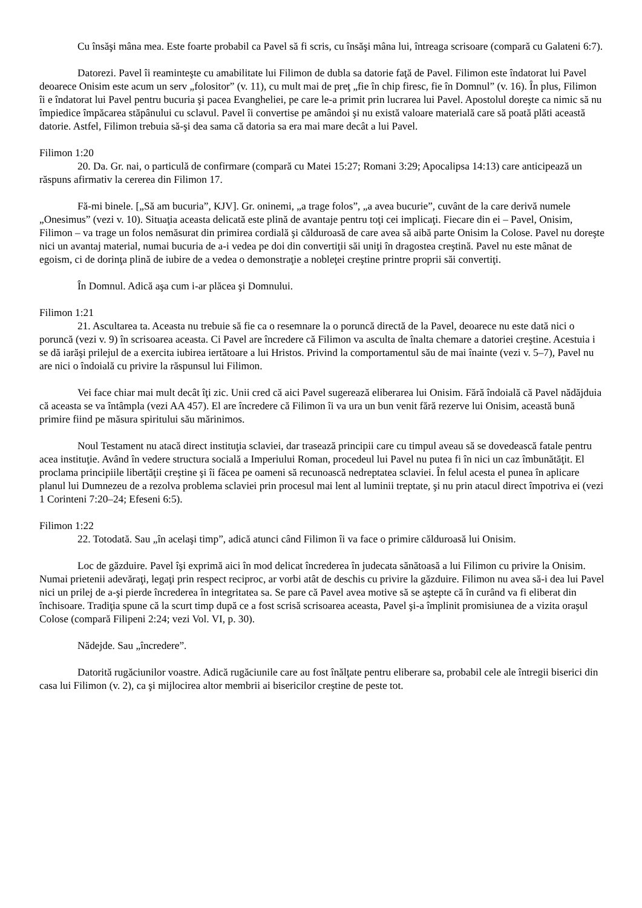Cu însăşi mâna mea. Este foarte probabil ca Pavel să fi scris, cu însăşi mâna lui, întreaga scrisoare (compară cu Galateni 6:7).
Datorezi. Pavel îi reaminteşte cu amabilitate lui Filimon de dubla sa datorie faţă de Pavel. Filimon este îndatorat lui Pavel deoarece Onisim este acum un serv „folositor” (v. 11), cu mult mai de preţ „fie în chip firesc, fie în Domnul” (v. 16). În plus, Filimon îi e îndatorat lui Pavel pentru bucuria şi pacea Evangheliei, pe care le-a primit prin lucrarea lui Pavel. Apostolul doreşte ca nimic să nu împiedice împăcarea stăpânului cu sclavul. Pavel îi convertise pe amândoi şi nu există valoare materială care să poată plăti această datorie. Astfel, Filimon trebuia să-şi dea sama că datoria sa era mai mare decât a lui Pavel.
Filimon 1:20
20. Da. Gr. nai, o particulă de confirmare (compară cu Matei 15:27; Romani 3:29; Apocalipsa 14:13) care anticipează un răspuns afirmativ la cererea din Filimon 17.
Fă-mi binele. [„Să am bucuria”, KJV]. Gr. oninemi, „a trage folos”, „a avea bucurie”, cuvânt de la care derivă numele „Onesimus” (vezi v. 10). Situaţia aceasta delicată este plină de avantaje pentru toţi cei implicaţi. Fiecare din ei – Pavel, Onisim, Filimon – va trage un folos nemăsurat din primirea cordială şi călduroasă de care avea să aibă parte Onisim la Colose. Pavel nu doreşte nici un avantaj material, numai bucuria de a-i vedea pe doi din convertiţii săi uniţi în dragostea creştină. Pavel nu este mânat de egoism, ci de dorinţa plină de iubire de a vedea o demonstraţie a nobleţei creştine printre proprii săi convertiţi.
În Domnul. Adică aşa cum i-ar plăcea şi Domnului.
Filimon 1:21
21. Ascultarea ta. Aceasta nu trebuie să fie ca o resemnare la o poruncă directă de la Pavel, deoarece nu este dată nici o poruncă (vezi v. 9) în scrisoarea aceasta. Ci Pavel are încredere că Filimon va asculta de înalta chemare a datoriei creştine. Acestuia i se dă iarăşi prilejul de a exercita iubirea iertătoare a lui Hristos. Privind la comportamentul său de mai înainte (vezi v. 5–7), Pavel nu are nici o îndoială cu privire la răspunsul lui Filimon.
Vei face chiar mai mult decât îţi zic. Unii cred că aici Pavel sugerează eliberarea lui Onisim. Fără îndoială că Pavel nădăjduia că aceasta se va întâmpla (vezi AA 457). El are încredere că Filimon îi va ura un bun venit fără rezerve lui Onisim, această bună primire fiind pe măsura spiritului său mărinimos.
Noul Testament nu atacă direct instituţia sclaviei, dar trasează principii care cu timpul aveau să se dovedească fatale pentru acea instituţie. Având în vedere structura socială a Imperiului Roman, procedeul lui Pavel nu putea fi în nici un caz îmbunătăţit. El proclama principiile libertăţii creştine şi îi făcea pe oameni să recunoască nedreptatea sclaviei. În felul acesta el punea în aplicare planul lui Dumnezeu de a rezolva problema sclaviei prin procesul mai lent al luminii treptate, şi nu prin atacul direct împotriva ei (vezi 1 Corinteni 7:20–24; Efeseni 6:5).
Filimon 1:22
22. Totodată. Sau „în acelaşi timp”, adică atunci când Filimon îi va face o primire călduroasă lui Onisim.
Loc de găzduire. Pavel îşi exprimă aici în mod delicat încrederea în judecata sănătoasă a lui Filimon cu privire la Onisim. Numai prietenii adevăraţi, legaţi prin respect reciproc, ar vorbi atât de deschis cu privire la găzduire. Filimon nu avea să-i dea lui Pavel nici un prilej de a-şi pierde încrederea în integritatea sa. Se pare că Pavel avea motive să se aştepte că în curând va fi eliberat din închisoare. Tradiţia spune că la scurt timp după ce a fost scrisă scrisoarea aceasta, Pavel şi-a împlinit promisiunea de a vizita oraşul Colose (compară Filipeni 2:24; vezi Vol. VI, p. 30).
Nădejde. Sau „încredere”.
Datorită rugăciunilor voastre. Adică rugăciunile care au fost înălţate pentru eliberare sa, probabil cele ale întregii biserici din casa lui Filimon (v. 2), ca şi mijlocirea altor membrii ai bisericilor creştine de peste tot.